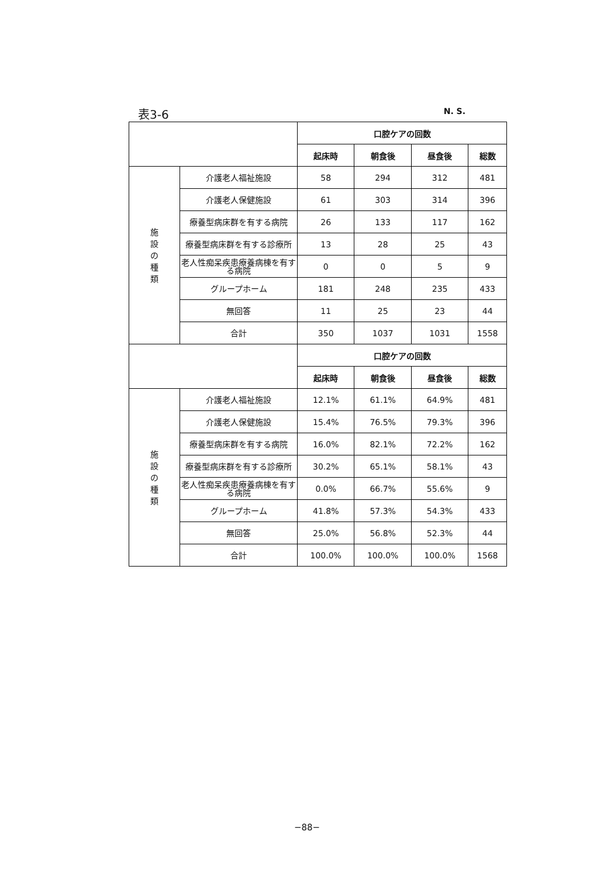表3-6 N. S.
| | | 口腔ケアの回数 | | | |
| | | 起床時 | 朝食後 | 昼食後 | 総数 |
| 施 設 の 種 類 | 介護老人福祉施設 | 58 | 294 | 312 | 481 |
| | 介護老人保健施設 | 61 | 303 | 314 | 396 |
| | 療養型病床群を有する病院 | 26 | 133 | 117 | 162 |
| | 療養型病床群を有する診療所 | 13 | 28 | 25 | 43 |
| | 老人性痴呆疾患療養病棟を有する病院 | 0 | 0 | 5 | 9 |
| | グループホーム | 181 | 248 | 235 | 433 |
| | 無回答 | 11 | 25 | 23 | 44 |
| | 合計 | 350 | 1037 | 1031 | 1558 |
| | | 口腔ケアの回数 | | | |
| | | 起床時 | 朝食後 | 昼食後 | 総数 |
| 施 設 の 種 類 | 介護老人福祉施設 | 12.1% | 61.1% | 64.9% | 481 |
| | 介護老人保健施設 | 15.4% | 76.5% | 79.3% | 396 |
| | 療養型病床群を有する病院 | 16.0% | 82.1% | 72.2% | 162 |
| | 療養型病床群を有する診療所 | 30.2% | 65.1% | 58.1% | 43 |
| | 老人性痴呆疾患療養病棟を有する病院 | 0.0% | 66.7% | 55.6% | 9 |
| | グループホーム | 41.8% | 57.3% | 54.3% | 433 |
| | 無回答 | 25.0% | 56.8% | 52.3% | 44 |
| | 合計 | 100.0% | 100.0% | 100.0% | 1568 |
−88−